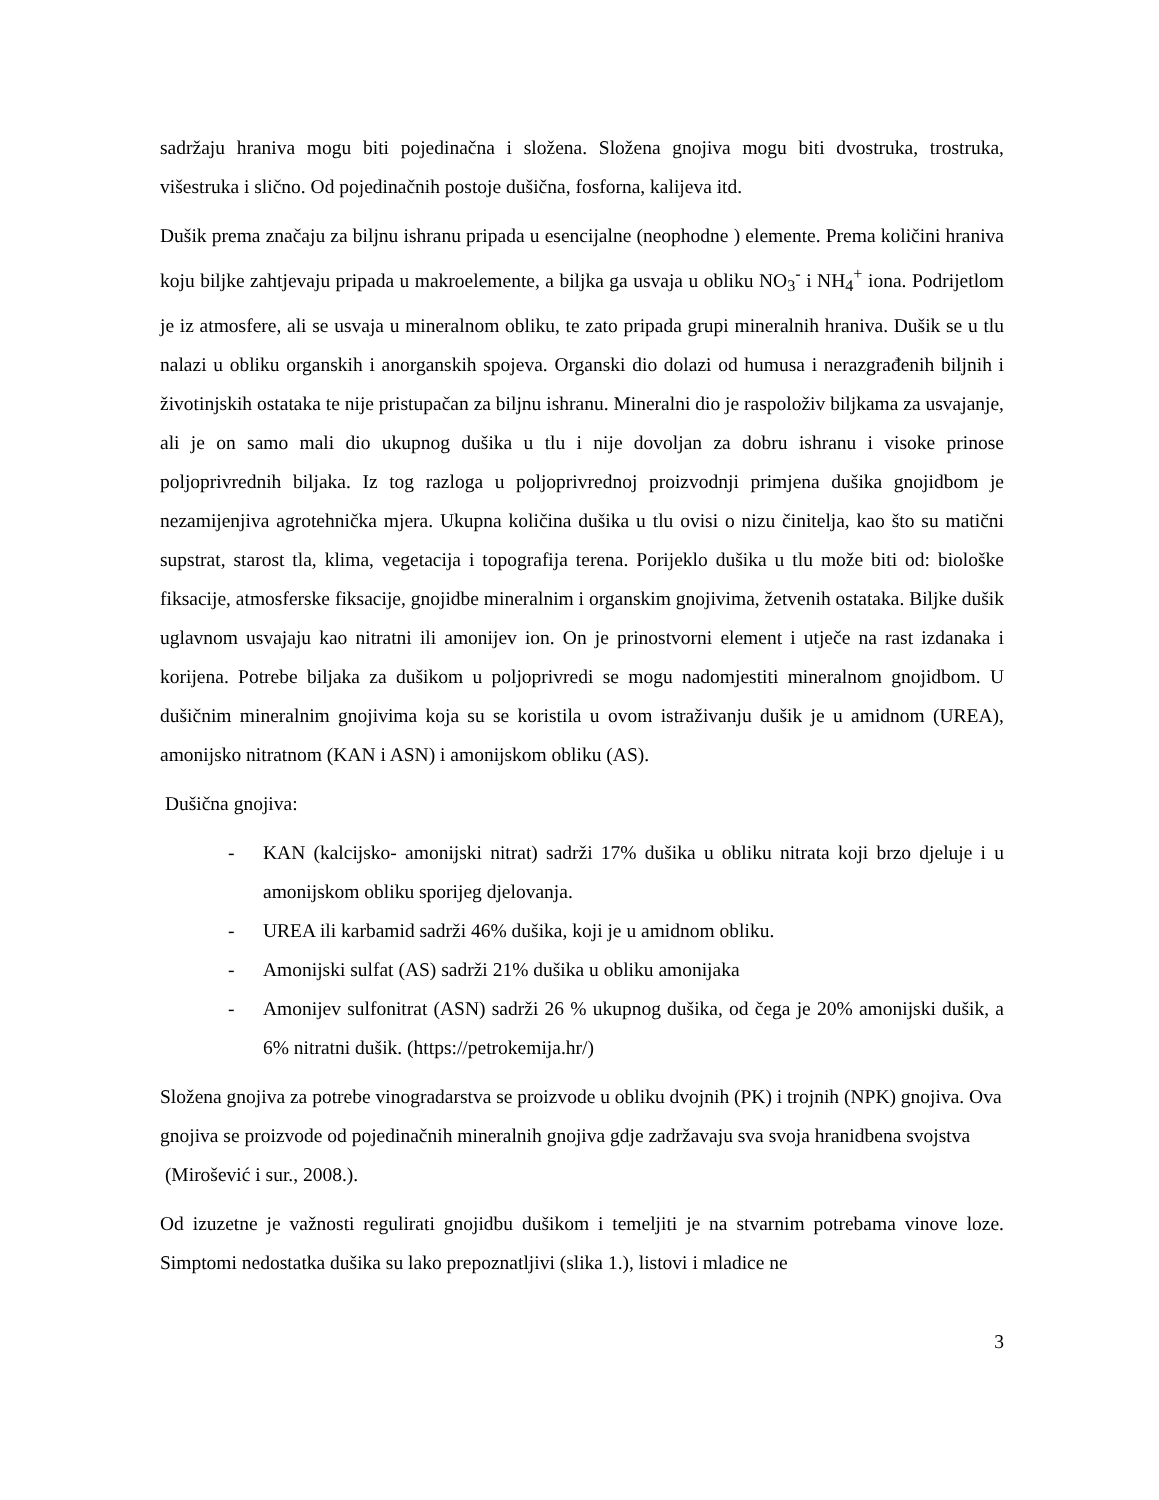sadržaju hraniva mogu biti pojedinačna i složena. Složena gnojiva mogu biti dvostruka, trostruka, višestruka i slično. Od pojedinačnih postoje dušična, fosforna, kalijeva itd.
Dušik prema značaju za biljnu ishranu pripada u esencijalne (neophodne ) elemente. Prema količini hraniva koju biljke zahtjevaju pripada u makroelemente, a biljka ga usvaja u obliku NO<sub>3</sub><sup>-</sup> i NH<sub>4</sub><sup>+</sup> iona. Podrijetlom je iz atmosfere, ali se usvaja u mineralnom obliku, te zato pripada grupi mineralnih hraniva. Dušik se u tlu nalazi u obliku organskih i anorganskih spojeva. Organski dio dolazi od humusa i nerazgrađenih biljnih i životinjskih ostataka te nije pristupačan za biljnu ishranu. Mineralni dio je raspoloživ biljkama za usvajanje, ali je on samo mali dio ukupnog dušika u tlu i nije dovoljan za dobru ishranu i visoke prinose poljoprivrednih biljaka. Iz tog razloga u poljoprivrednoj proizvodnji primjena dušika gnojidbom je nezamijenjiva agrotehnička mjera. Ukupna količina dušika u tlu ovisi o nizu činitelja, kao što su matični supstrat, starost tla, klima, vegetacija i topografija terena. Porijeklo dušika u tlu može biti od: biološke fiksacije, atmosferske fiksacije, gnojidbe mineralnim i organskim gnojivima, žetvenih ostataka. Biljke dušik uglavnom usvajaju kao nitratni ili amonijev ion. On je prinostvorni element i utječe na rast izdanaka i korijena. Potrebe biljaka za dušikom u poljoprivredi se mogu nadomjestiti mineralnom gnojidbom. U dušičnim mineralnim gnojivima koja su se koristila u ovom istraživanju dušik je u amidnom (UREA), amonijsko nitratnom (KAN i ASN) i amonijskom obliku (AS).
Dušična gnojiva:
- KAN (kalcijsko- amonijski nitrat) sadrži 17% dušika u obliku nitrata koji brzo djeluje i u amonijskom obliku sporijeg djelovanja.
- UREA ili karbamid sadrži 46% dušika, koji je u amidnom obliku.
- Amonijski sulfat (AS) sadrži 21% dušika u obliku amonijaka
- Amonijev sulfonitrat (ASN) sadrži 26 % ukupnog dušika, od čega je 20% amonijski dušik, a 6% nitratni dušik. (https://petrokemija.hr/)
Složena gnojiva za potrebe vinogradarstva se proizvode u obliku dvojnih (PK) i trojnih (NPK) gnojiva. Ova gnojiva se proizvode od pojedinačnih mineralnih gnojiva gdje zadržavaju sva svoja hranidbena svojstva (Mirošević i sur., 2008.).
Od izuzetne je važnosti regulirati gnojidbu dušikom i temeljiti je na stvarnim potrebama vinove loze. Simptomi nedostatka dušika su lako prepoznatljivi (slika 1.), listovi i mladice ne
3